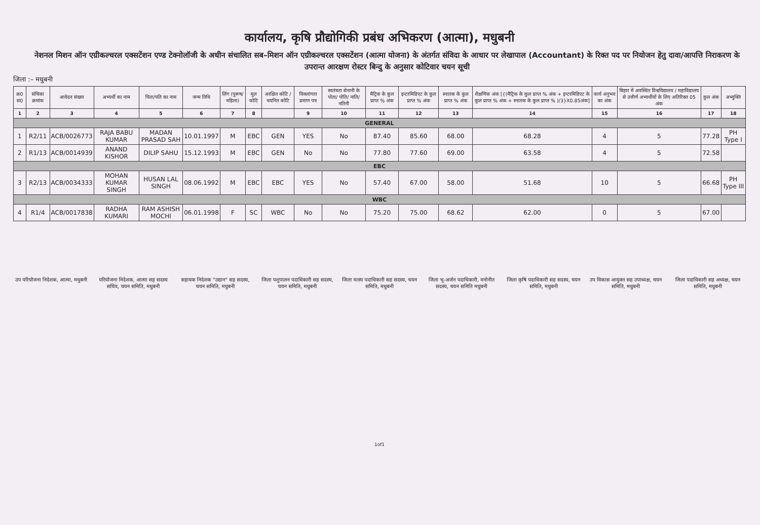कार्यालय, कृषि प्रौद्योगिकी प्रबंध अभिकरण (आत्मा), मधुबनी
नेशनल मिशन ऑन एग्रीकल्चरल एक्सटेंशन एण्ड टेक्नोलॉजी के अधीन संचालित सब–मिशन ऑन एग्रीकल्चरल एक्सटेंशन (आत्मा योजना) के अंतर्गत संविदा के आधार पर लेखापाल (Accountant) के रिक्त पद पर नियोजन हेतु दावा/आपत्ति निराकरण के उपरान्त आरक्षण रोस्टर बिन्दु के अनुसार कोटिवार चयन सूची
जिला :– मधुबनी
| क्र0 सं0 | संचिका क्रमांक | आवेदन संख्या | अभ्यर्थी का नाम | पिता/पति का नाम | जन्म तिथि | लिंग (पुरूष/ महिला) | मूल कोटि | अरक्षित कोटि / चयनित कोटि | विक्लांगता प्रमाण पत्र | स्वतंत्रता सेनानी के पोता/ पोति/ नाति/ नतिनी | मैट्रिक के कुल प्राप्त % अंक | इन्टरमिडिएट के कुल प्राप्त % अंक | स्नातक के कुल प्राप्त % अंक | शैक्षणिक अंक [{(मैट्रिक के कुल प्राप्त % अंक + इन्टरमिडिएट के कुल प्राप्त % अंक + स्नातक के कुल प्राप्त % )/3}X0.85अंक] | कार्य अनुभव का अंक | बिहार में अवस्थित विश्वविद्यालय / महाविद्यालय से उत्तीर्ण अभ्यर्थीयों के लिए अतिरिक्त 05 अंक | कुल अंक | अभ्युक्ति |
| --- | --- | --- | --- | --- | --- | --- | --- | --- | --- | --- | --- | --- | --- | --- | --- | --- | --- | --- |
| 1 | 2 | 3 | 4 | 5 | 6 | 7 | 8 | | 9 | 10 | 11 | 12 | 13 | 14 | 15 | 16 | 17 | 18 |
| GENERAL | | | | | | | | | | | | | | | | | | |
| 1 | R2/11 | ACB/0026773 | RAJA BABU KUMAR | MADAN PRASAD SAH | 10.01.1997 | M | EBC | GEN | YES | No | 87.40 | 85.60 | 68.00 | 68.28 | 4 | 5 | 77.28 | PH Type I |
| 2 | R1/13 | ACB/0014939 | ANAND KISHOR | DILIP SAHU | 15.12.1993 | M | EBC | GEN | No | No | 77.80 | 77.60 | 69.00 | 63.58 | 4 | 5 | 72.58 | |
| EBC | | | | | | | | | | | | | | | | | | |
| 3 | R2/13 | ACB/0034333 | MOHAN KUMAR SINGH | HUSAN LAL SINGH | 08.06.1992 | M | EBC | EBC | YES | No | 57.40 | 67.00 | 58.00 | 51.68 | 10 | 5 | 66.68 | PH Type III |
| WBC | | | | | | | | | | | | | | | | | | |
| 4 | R1/4 | ACB/0017838 | RADHA KUMARI | RAM ASHISH MOCHI | 06.01.1998 | F | SC | WBC | No | No | 75.20 | 75.00 | 68.62 | 62.00 | 0 | 5 | 67.00 | |
उप परियोजना निदेशक, आत्मा, मधुबनी
परियोजना निदेशक, आत्मा सह सदस्य सचिव, चयन समिति, मधुबनी
सहायक निदेशक "उद्यान" सह सदस्य, चयन समिति, मधुबनी
जिला पशुपालन पदाधिकारी सह सदस्य, चयन समिति, मधुबनी
जिला मत्स्य पदाधिकारी सह सदस्य, चयन समिति, मधुबनी
जिला भू-अर्जन पदाधिकारी, मनोनीत सदस्य, चयन समिति मधुबनी
जिला कृषि पदाधिकारी सह सदस्य, चयन समिति, मधुबनी
उप विकास आयुक्त सह उपाध्यक्ष, चयन समिति, मधुबनी
जिला पदाधिकारी सह अध्यक्ष, चयन समिति, मधुबनी
1of1